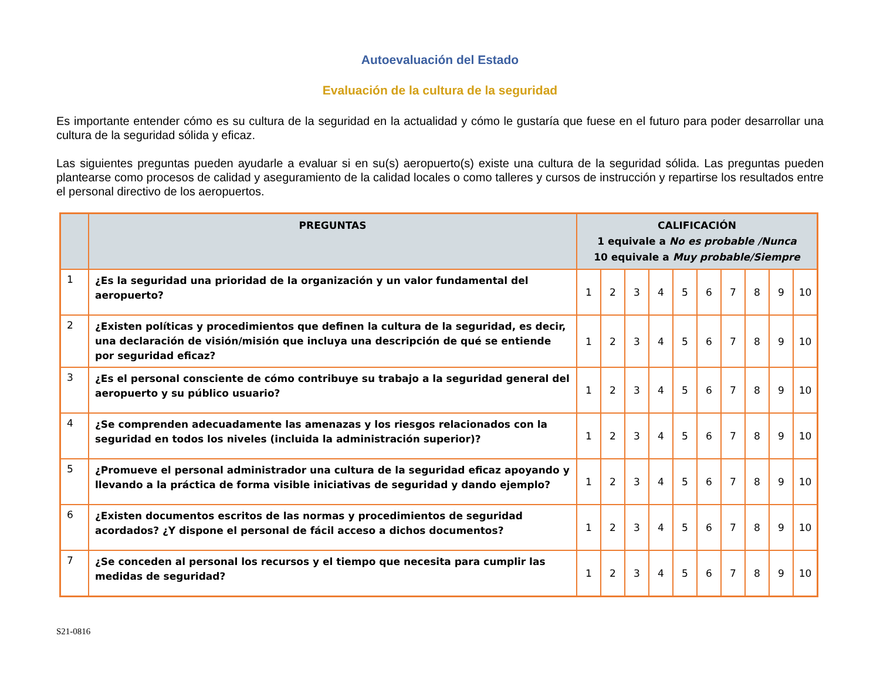Autoevaluación del Estado
Evaluación de la cultura de la seguridad
Es importante entender cómo es su cultura de la seguridad en la actualidad y cómo le gustaría que fuese en el futuro para poder desarrollar una cultura de la seguridad sólida y eficaz.
Las siguientes preguntas pueden ayudarle a evaluar si en su(s) aeropuerto(s) existe una cultura de la seguridad sólida. Las preguntas pueden plantearse como procesos de calidad y aseguramiento de la calidad locales o como talleres y cursos de instrucción y repartirse los resultados entre el personal directivo de los aeropuertos.
| | PREGUNTAS | CALIFICACIÓN 1 equivale a No es probable /Nunca 10 equivale a Muy probable/Siempre | | | | | | | | | |
| --- | --- | --- | --- | --- | --- | --- | --- | --- | --- | --- | --- |
| 1 | ¿Es la seguridad una prioridad de la organización y un valor fundamental del aeropuerto? | 1 | 2 | 3 | 4 | 5 | 6 | 7 | 8 | 9 | 10 |
| 2 | ¿Existen políticas y procedimientos que definen la cultura de la seguridad, es decir, una declaración de visión/misión que incluya una descripción de qué se entiende por seguridad eficaz? | 1 | 2 | 3 | 4 | 5 | 6 | 7 | 8 | 9 | 10 |
| 3 | ¿Es el personal consciente de cómo contribuye su trabajo a la seguridad general del aeropuerto y su público usuario? | 1 | 2 | 3 | 4 | 5 | 6 | 7 | 8 | 9 | 10 |
| 4 | ¿Se comprenden adecuadamente las amenazas y los riesgos relacionados con la seguridad en todos los niveles (incluida la administración superior)? | 1 | 2 | 3 | 4 | 5 | 6 | 7 | 8 | 9 | 10 |
| 5 | ¿Promueve el personal administrador una cultura de la seguridad eficaz apoyando y llevando a la práctica de forma visible iniciativas de seguridad y dando ejemplo? | 1 | 2 | 3 | 4 | 5 | 6 | 7 | 8 | 9 | 10 |
| 6 | ¿Existen documentos escritos de las normas y procedimientos de seguridad acordados? ¿Y dispone el personal de fácil acceso a dichos documentos? | 1 | 2 | 3 | 4 | 5 | 6 | 7 | 8 | 9 | 10 |
| 7 | ¿Se conceden al personal los recursos y el tiempo que necesita para cumplir las medidas de seguridad? | 1 | 2 | 3 | 4 | 5 | 6 | 7 | 8 | 9 | 10 |
S21-0816